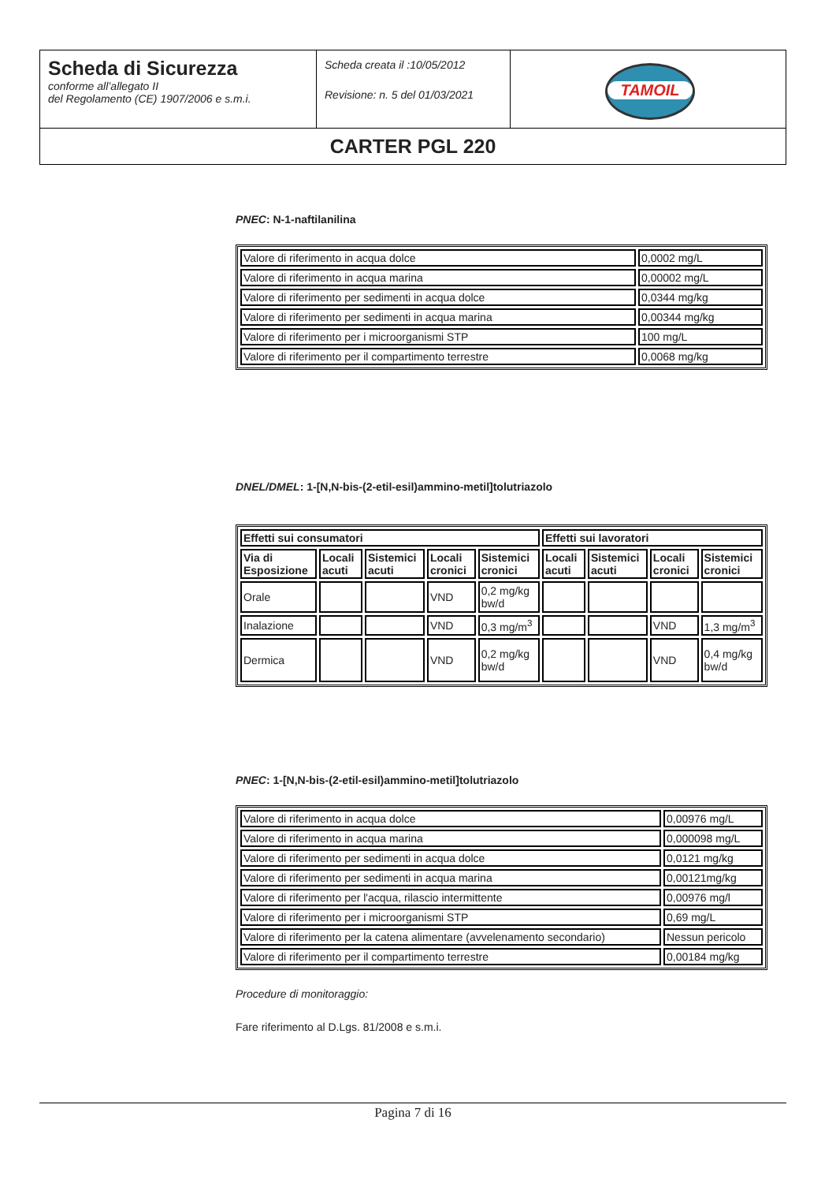| Scheda di Sicurezza conforme all’allegato II del Regolamento (CE) 1907/2006 e s.m.i. | Scheda creata il :10/05/2012 Revisione: n. 5 del 01/03/2021 | TAMOIL |
| CARTER PGL 220 | | |
PNEC: N-1-naftilanilina
| Valore di riferimento in acqua dolce | 0,0002 mg/L |
| Valore di riferimento in acqua marina | 0,00002 mg/L |
| Valore di riferimento per sedimenti in acqua dolce | 0,0344 mg/kg |
| Valore di riferimento per sedimenti in acqua marina | 0,00344 mg/kg |
| Valore di riferimento per i microorganismi STP | 100 mg/L |
| Valore di riferimento per il compartimento terrestre | 0,0068 mg/kg |
DNEL/DMEL: 1-[N,N-bis-(2-etil-esil)ammino-metil]tolutriazolo
| Effetti sui consumatori | | | | | Effetti sui lavoratori | | | |
| --- | --- | --- | --- | --- | --- | --- | --- | --- |
| Via di Esposizione | Locali acuti | Sistemici acuti | Locali cronici | Sistemici cronici | Locali acuti | Sistemici acuti | Locali cronici | Sistemici cronici |
| Orale | | | VND | 0,2 mg/kg bw/d | | | | |
| Inalazione | | | VND | 0,3 mg/m<sup>3</sup> | | | VND | 1,3 mg/m<sup>3</sup> |
| Dermica | | | VND | 0,2 mg/kg bw/d | | | VND | 0,4 mg/kg bw/d |
PNEC: 1-[N,N-bis-(2-etil-esil)ammino-metil]tolutriazolo
| Valore di riferimento in acqua dolce | 0,00976 mg/L |
| Valore di riferimento in acqua marina | 0,000098 mg/L |
| Valore di riferimento per sedimenti in acqua dolce | 0,0121 mg/kg |
| Valore di riferimento per sedimenti in acqua marina | 0,00121mg/kg |
| Valore di riferimento per l'acqua, rilascio intermittente | 0,00976 mg/l |
| Valore di riferimento per i microorganismi STP | 0,69 mg/L |
| Valore di riferimento per la catena alimentare (avvelenamento secondario) | Nessun pericolo |
| Valore di riferimento per il compartimento terrestre | 0,00184 mg/kg |
Procedure di monitoraggio:
Fare riferimento al D.Lgs. 81/2008 e s.m.i.
Pagina 7 di 16